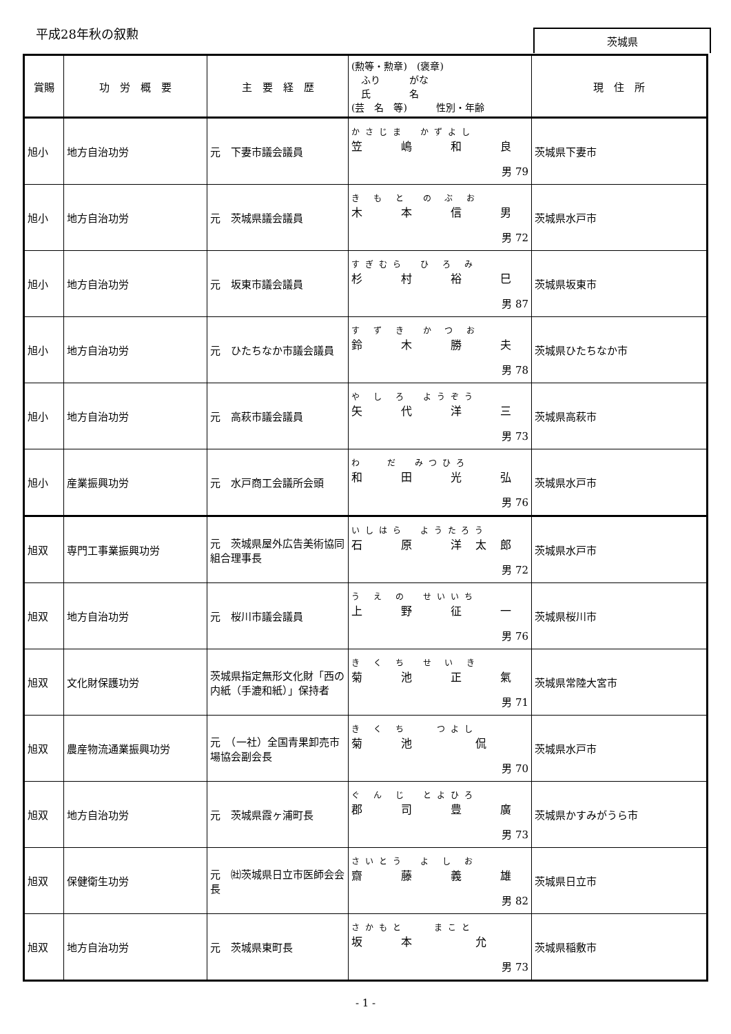平成28年秋の叙勲 茨城県
| 賞賜 | 功 労 概 要 | 主 要 経 歴 | (勲等・勲章) (褒章) ふり がな 氏 名 (芸 名 等) 性別・年齢 | 現 住 所 |
| --- | --- | --- | --- | --- |
| 旭小 | 地方自治功労 | 元 下妻市議会議員 | かさじま かずよし 笠 嶋 和 良 男 79 | 茨城県下妻市 |
| 旭小 | 地方自治功労 | 元 茨城県議会議員 | き も と の ぶ お 木 本 信 男 男 72 | 茨城県水戸市 |
| 旭小 | 地方自治功労 | 元 坂東市議会議員 | すぎむら ひ ろ み 杉 村 裕 巳 男 87 | 茨城県坂東市 |
| 旭小 | 地方自治功労 | 元 ひたちなか市議会議員 | す ず き か つ お 鈴 木 勝 夫 男 78 | 茨城県ひたちなか市 |
| 旭小 | 地方自治功労 | 元 高萩市議会議員 | や し ろ ようぞう 矢 代 洋 三 男 73 | 茨城県高萩市 |
| 旭小 | 産業振興功労 | 元 水戸商工会議所会頭 | わ だ みつひろ 和 田 光 弘 男 76 | 茨城県水戸市 |
| 旭双 | 専門工事業振興功労 | 元 茨城県屋外広告美術協同組合理事長 | いしはら ようたろう 石 原 洋太郎 男 72 | 茨城県水戸市 |
| 旭双 | 地方自治功労 | 元 桜川市議会議員 | う え の せいいち 上 野 征 一 男 76 | 茨城県桜川市 |
| 旭双 | 文化財保護功労 | 茨城県指定無形文化財「西の内紙（手漉和紙）」保持者 | き く ち せ い き 菊 池 正 氣 男 71 | 茨城県常陸大宮市 |
| 旭双 | 農産物流通業振興功労 | 元 （一社）全国青果卸売市場協会副会長 | き く ち つよし 菊 池 侃 男 70 | 茨城県水戸市 |
| 旭双 | 地方自治功労 | 元 茨城県霞ヶ浦町長 | ぐ ん じ とよひろ 郡 司 豊 廣 男 73 | 茨城県かすみがうら市 |
| 旭双 | 保健衛生功労 | 元 ㈳茨城県日立市医師会会長 | さいとう よ し お 齋 藤 義 雄 男 82 | 茨城県日立市 |
| 旭双 | 地方自治功労 | 元 茨城県東町長 | さかもと まこと 坂 本 允 男 73 | 茨城県稲敷市 |
- 1 -